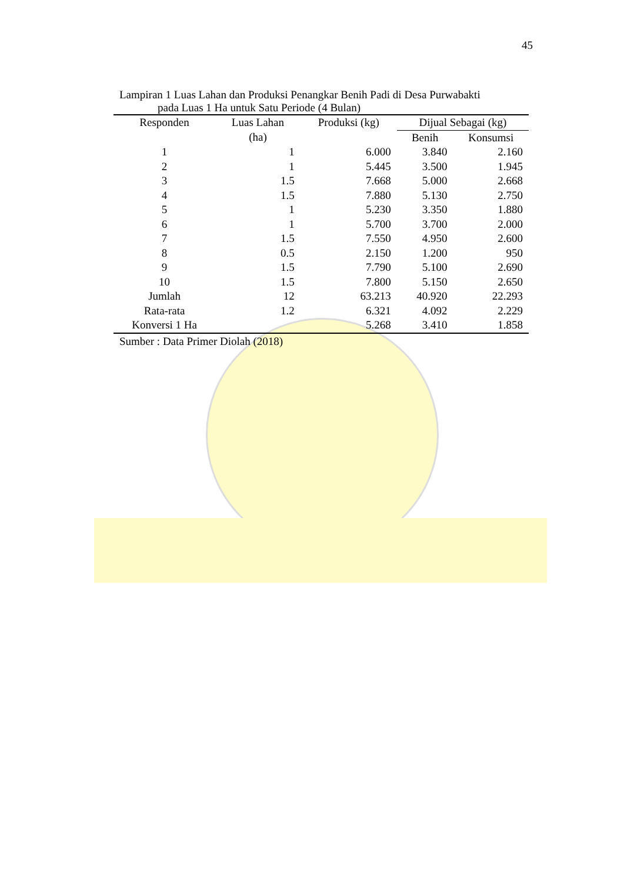45
Lampiran 1 Luas Lahan dan Produksi Penangkar Benih Padi di Desa Purwabakti
pada Luas 1 Ha untuk Satu Periode (4 Bulan)
| Responden | Luas Lahan (ha) | Produksi (kg) | Dijual Sebagai (kg) | |
| --- | --- | --- | --- | --- |
| | | | Benih | Konsumsi |
| 1 | 1 | 6.000 | 3.840 | 2.160 |
| 2 | 1 | 5.445 | 3.500 | 1.945 |
| 3 | 1.5 | 7.668 | 5.000 | 2.668 |
| 4 | 1.5 | 7.880 | 5.130 | 2.750 |
| 5 | 1 | 5.230 | 3.350 | 1.880 |
| 6 | 1 | 5.700 | 3.700 | 2.000 |
| 7 | 1.5 | 7.550 | 4.950 | 2.600 |
| 8 | 0.5 | 2.150 | 1.200 | 950 |
| 9 | 1.5 | 7.790 | 5.100 | 2.690 |
| 10 | 1.5 | 7.800 | 5.150 | 2.650 |
| Jumlah | 12 | 63.213 | 40.920 | 22.293 |
| Rata-rata | 1.2 | 6.321 | 4.092 | 2.229 |
| Konversi 1 Ha | | 5.268 | 3.410 | 1.858 |
Sumber : Data Primer Diolah (2018)